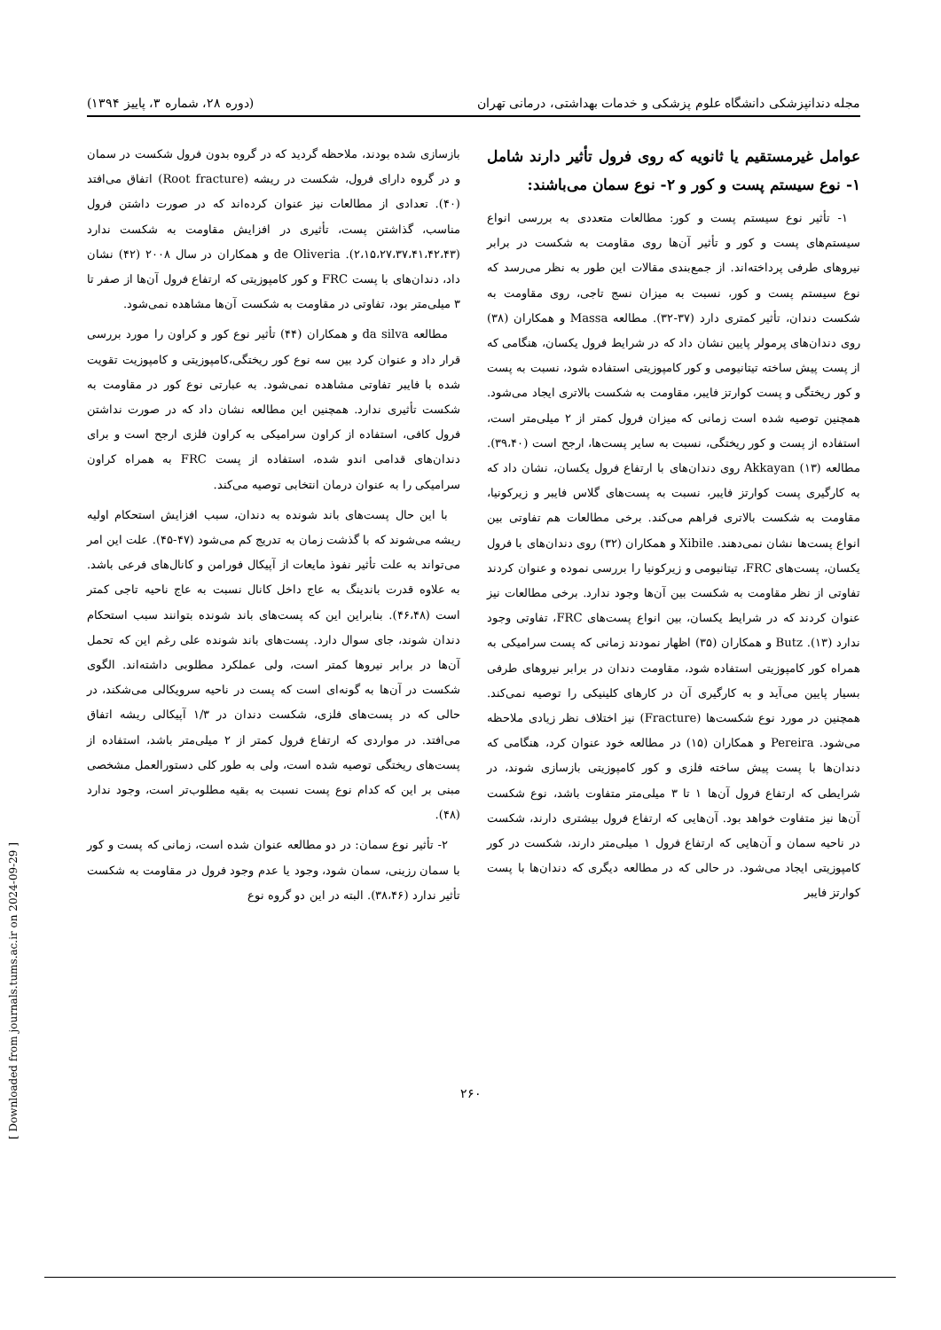مجله دندانپزشکی دانشگاه علوم پزشکی و خدمات بهداشتی، درمانی تهران (دوره ۲۸، شماره ۳، پاییز ۱۳۹۴)
عوامل غیرمستقیم یا ثانویه که روی فرول تأثیر دارند شامل ۱- نوع سیستم پست و کور و ۲- نوع سمان می‌باشند:
۱- تأثیر نوع سیستم پست و کور: مطالعات متعددی به بررسی انواع سیستم‌های پست و کور و تأثیر آن‌ها روی مقاومت به شکست در برابر نیروهای طرفی پرداخته‌اند. از جمع‌بندی مقالات این طور به نظر می‌رسد که نوع سیستم پست و کور، نسبت به میزان نسج تاجی، روی مقاومت به شکست دندان، تأثیر کمتری دارد (۳۷-۳۲). مطالعه Massa و همکاران (۳۸) روی دندان‌های پرمولر پایین نشان داد که در شرایط فرول یکسان، هنگامی که از پست پیش ساخته تیتانیومی و کور کامپوزیتی استفاده شود، نسبت به پست و کور ریختگی و پست کوارتز فایبر، مقاومت به شکست بالاتری ایجاد می‌شود. همچنین توصیه شده است زمانی که میزان فرول کمتر از ۲ میلی‌متر است، استفاده از پست و کور ریختگی، نسبت به سایر پست‌ها، ارجح است (۳۹،۴۰). مطالعه Akkayan (۱۳) روی دندان‌های با ارتفاع فرول یکسان، نشان داد که به کارگیری پست کوارتز فایبر، نسبت به پست‌های گلاس فایبر و زیرکونیا، مقاومت به شکست بالاتری فراهم می‌کند. برخی مطالعات هم تفاوتی بین انواع پست‌ها نشان نمی‌دهند. Xibile و همکاران (۳۲) روی دندان‌های با فرول یکسان، پست‌های FRC، تیتانیومی و زیرکونیا را بررسی نموده و عنوان کردند تفاوتی از نظر مقاومت به شکست بین آن‌ها وجود ندارد. برخی مطالعات نیز عنوان کردند که در شرایط یکسان، بین انواع پست‌های FRC، تفاوتی وجود ندارد (۱۳). Butz و همکاران (۳۵) اظهار نمودند زمانی که پست سرامیکی به همراه کور کامپوزیتی استفاده شود، مقاومت دندان در برابر نیروهای طرفی بسیار پایین می‌آید و به کارگیری آن در کارهای کلینیکی را توصیه نمی‌کند. همچنین در مورد نوع شکست‌ها (Fracture) نیز اختلاف نظر زیادی ملاحظه می‌شود. Pereira و همکاران (۱۵) در مطالعه خود عنوان کرد، هنگامی که دندان‌ها با پست پیش ساخته فلزی و کور کامپوزیتی بازسازی شوند، در شرایطی که ارتفاع فرول آن‌ها ۱ تا ۳ میلی‌متر متفاوت باشد، نوع شکست آن‌ها نیز متفاوت خواهد بود. آن‌هایی که ارتفاع فرول بیشتری دارند، شکست در ناحیه سمان و آن‌هایی که ارتفاع فرول ۱ میلی‌متر دارند، شکست در کور کامپوزیتی ایجاد می‌شود. در حالی که در مطالعه دیگری که دندان‌ها با پست کوارتز فایبر
بازسازی شده بودند، ملاحظه گردید که در گروه بدون فرول شکست در سمان و در گروه دارای فرول، شکست در ریشه (Root fracture) اتفاق می‌افتد (۴۰). تعدادی از مطالعات نیز عنوان کرده‌اند که در صورت داشتن فرول مناسب، گذاشتن پست، تأثیری در افزایش مقاومت به شکست ندارد (۲،۱۵،۲۷،۳۷،۴۱،۴۲،۴۳). de Oliveria و همکاران در سال ۲۰۰۸ (۴۲) نشان داد، دندان‌های با پست FRC و کور کامپوزیتی که ارتفاع فرول آن‌ها از صفر تا ۳ میلی‌متر بود، تفاوتی در مقاومت به شکست آن‌ها مشاهده نمی‌شود.
مطالعه da silva و همکاران (۴۴) تأثیر نوع کور و کراون را مورد بررسی قرار داد و عنوان کرد بین سه نوع کور ریختگی،کامپوزیتی و کامپوزیت تقویت شده با فایبر تفاوتی مشاهده نمی‌شود. به عبارتی نوع کور در مقاومت به شکست تأثیری ندارد. همچنین این مطالعه نشان داد که در صورت نداشتن فرول کافی، استفاده از کراون سرامیکی به کراون فلزی ارجح است و برای دندان‌های قدامی اندو شده، استفاده از پست FRC به همراه کراون سرامیکی را به عنوان درمان انتخابی توصیه می‌کند.
با این حال پست‌های باند شونده به دندان، سبب افزایش استحکام اولیه ریشه می‌شوند که با گذشت زمان به تدریج کم می‌شود (۴۷-۴۵). علت این امر می‌تواند به علت تأثیر نفوذ مایعات از آپیکال فورامن و کانال‌های فرعی باشد. به علاوه قدرت باندینگ به عاج داخل کانال نسبت به عاج ناحیه تاجی کمتر است (۴۶،۴۸). بنابراین این که پست‌های باند شونده بتوانند سبب استحکام دندان شوند، جای سوال دارد. پست‌های باند شونده علی رغم این که تحمل آن‌ها در برابر نیروها کمتر است، ولی عملکرد مطلوبی داشته‌اند. الگوی شکست در آن‌ها به گونه‌ای است که پست در ناحیه سرویکالی می‌شکند، در حالی که در پست‌های فلزی، شکست دندان در ۱/۳ آپیکالی ریشه اتفاق می‌افتد. در مواردی که ارتفاع فرول کمتر از ۲ میلی‌متر باشد، استفاده از پست‌های ریختگی توصیه شده است، ولی به طور کلی دستورالعمل مشخصی مبنی بر این که کدام نوع پست نسبت به بقیه مطلوب‌تر است، وجود ندارد (۴۸).
۲- تأثیر نوع سمان: در دو مطالعه عنوان شده است، زمانی که پست و کور با سمان رزینی، سمان شود، وجود یا عدم وجود فرول در مقاومت به شکست تأثیر ندارد (۳۸،۴۶). البته در این دو گروه نوع
۲۶۰
[ Downloaded from journals.tums.ac.ir on 2024-09-29 ]